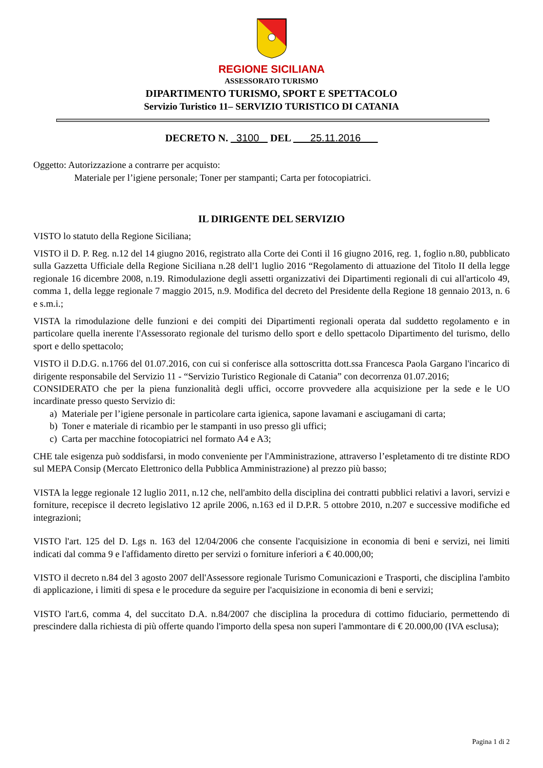REGIONE SICILIANA
ASSESSORATO TURISMO
DIPARTIMENTO TURISMO, SPORT E SPETTACOLO
Servizio Turistico 11– SERVIZIO TURISTICO DI CATANIA
DECRETO N. 3100 DEL 25.11.2016
Oggetto: Autorizzazione a contrarre per acquisto:
Materiale per l’igiene personale; Toner per stampanti; Carta per fotocopiatrici.
IL DIRIGENTE DEL SERVIZIO
VISTO lo statuto della Regione Siciliana;
VISTO il D. P. Reg. n.12 del 14 giugno 2016, registrato alla Corte dei Conti il 16 giugno 2016, reg. 1, foglio n.80, pubblicato sulla Gazzetta Ufficiale della Regione Siciliana n.28 dell'1 luglio 2016 “Regolamento di attuazione del Titolo II della legge regionale 16 dicembre 2008, n.19. Rimodulazione degli assetti organizzativi dei Dipartimenti regionali di cui all'articolo 49, comma 1, della legge regionale 7 maggio 2015, n.9. Modifica del decreto del Presidente della Regione 18 gennaio 2013, n. 6 e s.m.i.;
VISTA la rimodulazione delle funzioni e dei compiti dei Dipartimenti regionali operata dal suddetto regolamento e in particolare quella inerente l'Assessorato regionale del turismo dello sport e dello spettacolo Dipartimento del turismo, dello sport e dello spettacolo;
VISTO il D.D.G. n.1766 del 01.07.2016, con cui si conferisce alla sottoscritta dott.ssa Francesca Paola Gargano l'incarico di dirigente responsabile del Servizio 11 - “Servizio Turistico Regionale di Catania” con decorrenza 01.07.2016;
CONSIDERATO che per la piena funzionalità degli uffici, occorre provvedere alla acquisizione per la sede e le UO incardinate presso questo Servizio di:
a) Materiale per l’igiene personale in particolare carta igienica, sapone lavamani e asciugamani di carta;
b) Toner e materiale di ricambio per le stampanti in uso presso gli uffici;
c) Carta per macchine fotocopiatrici nel formato A4 e A3;
CHE tale esigenza può soddisfarsi, in modo conveniente per l'Amministrazione, attraverso l’espletamento di tre distinte RDO sul MEPA Consip (Mercato Elettronico della Pubblica Amministrazione) al prezzo più basso;
VISTA la legge regionale 12 luglio 2011, n.12 che, nell'ambito della disciplina dei contratti pubblici relativi a lavori, servizi e forniture, recepisce il decreto legislativo 12 aprile 2006, n.163 ed il D.P.R. 5 ottobre 2010, n.207 e successive modifiche ed integrazioni;
VISTO l'art. 125 del D. Lgs n. 163 del 12/04/2006 che consente l'acquisizione in economia di beni e servizi, nei limiti indicati dal comma 9 e l'affidamento diretto per servizi o forniture inferiori a € 40.000,00;
VISTO il decreto n.84 del 3 agosto 2007 dell'Assessore regionale Turismo Comunicazioni e Trasporti, che disciplina l'ambito di applicazione, i limiti di spesa e le procedure da seguire per l'acquisizione in economia di beni e servizi;
VISTO l'art.6, comma 4, del succitato D.A. n.84/2007 che disciplina la procedura di cottimo fiduciario, permettendo di prescindere dalla richiesta di più offerte quando l'importo della spesa non superi l'ammontare di € 20.000,00 (IVA esclusa);
Pagina 1 di 2